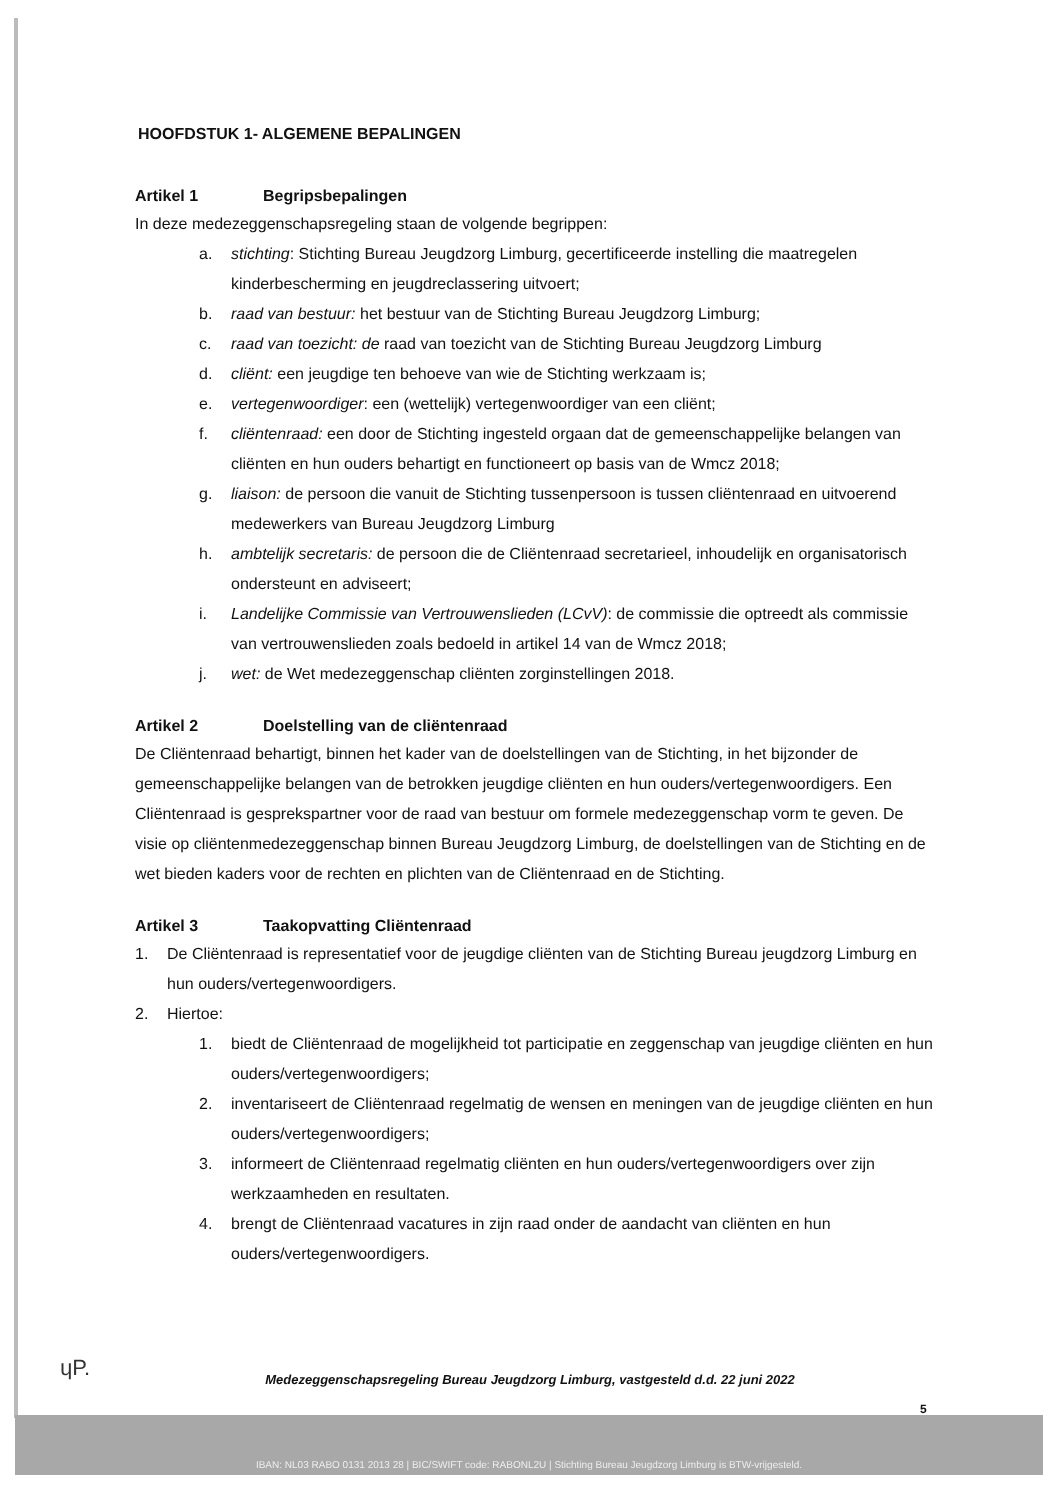HOOFDSTUK 1- ALGEMENE BEPALINGEN
Artikel 1 Begripsbepalingen
In deze medezeggenschapsregeling staan de volgende begrippen:
a. stichting: Stichting Bureau Jeugdzorg Limburg, gecertificeerde instelling die maatregelen kinderbescherming en jeugdreclassering uitvoert;
b. raad van bestuur: het bestuur van de Stichting Bureau Jeugdzorg Limburg;
c. raad van toezicht: de raad van toezicht van de Stichting Bureau Jeugdzorg Limburg
d. cliënt: een jeugdige ten behoeve van wie de Stichting werkzaam is;
e. vertegenwoordiger: een (wettelijk) vertegenwoordiger van een cliënt;
f. cliëntenraad: een door de Stichting ingesteld orgaan dat de gemeenschappelijke belangen van cliënten en hun ouders behartigt en functioneert op basis van de Wmcz 2018;
g. liaison: de persoon die vanuit de Stichting tussenpersoon is tussen cliëntenraad en uitvoerend medewerkers van Bureau Jeugdzorg Limburg
h. ambtelijk secretaris: de persoon die de Cliëntenraad secretarieel, inhoudelijk en organisatorisch ondersteunt en adviseert;
i. Landelijke Commissie van Vertrouwenslieden (LCvV): de commissie die optreedt als commissie van vertrouwenslieden zoals bedoeld in artikel 14 van de Wmcz 2018;
j. wet: de Wet medezeggenschap cliënten zorginstellingen 2018.
Artikel 2 Doelstelling van de cliëntenraad
De Cliëntenraad behartigt, binnen het kader van de doelstellingen van de Stichting, in het bijzonder de gemeenschappelijke belangen van de betrokken jeugdige cliënten en hun ouders/vertegenwoordigers. Een Cliëntenraad is gesprekspartner voor de raad van bestuur om formele medezeggenschap vorm te geven. De visie op cliëntenmedezeggenschap binnen Bureau Jeugdzorg Limburg, de doelstellingen van de Stichting en de wet bieden kaders voor de rechten en plichten van de Cliëntenraad en de Stichting.
Artikel 3 Taakopvatting Cliëntenraad
1. De Cliëntenraad is representatief voor de jeugdige cliënten van de Stichting Bureau jeugdzorg Limburg en hun ouders/vertegenwoordigers.
2. Hiertoe:
1. biedt de Cliëntenraad de mogelijkheid tot participatie en zeggenschap van jeugdige cliënten en hun ouders/vertegenwoordigers;
2. inventariseert de Cliëntenraad regelmatig de wensen en meningen van de jeugdige cliënten en hun ouders/vertegenwoordigers;
3. informeert de Cliëntenraad regelmatig cliënten en hun ouders/vertegenwoordigers over zijn werkzaamheden en resultaten.
4. brengt de Cliëntenraad vacatures in zijn raad onder de aandacht van cliënten en hun ouders/vertegenwoordigers.
ɥP.
Medezeggenschapsregeling Bureau Jeugdzorg Limburg, vastgesteld d.d. 22 juni 2022
5
IBAN: NL03 RABO 0131 2013 28 | BIC/SWIFT code: RABONL2U | Stichting Bureau Jeugdzorg Limburg is BTW-vrijgesteld.